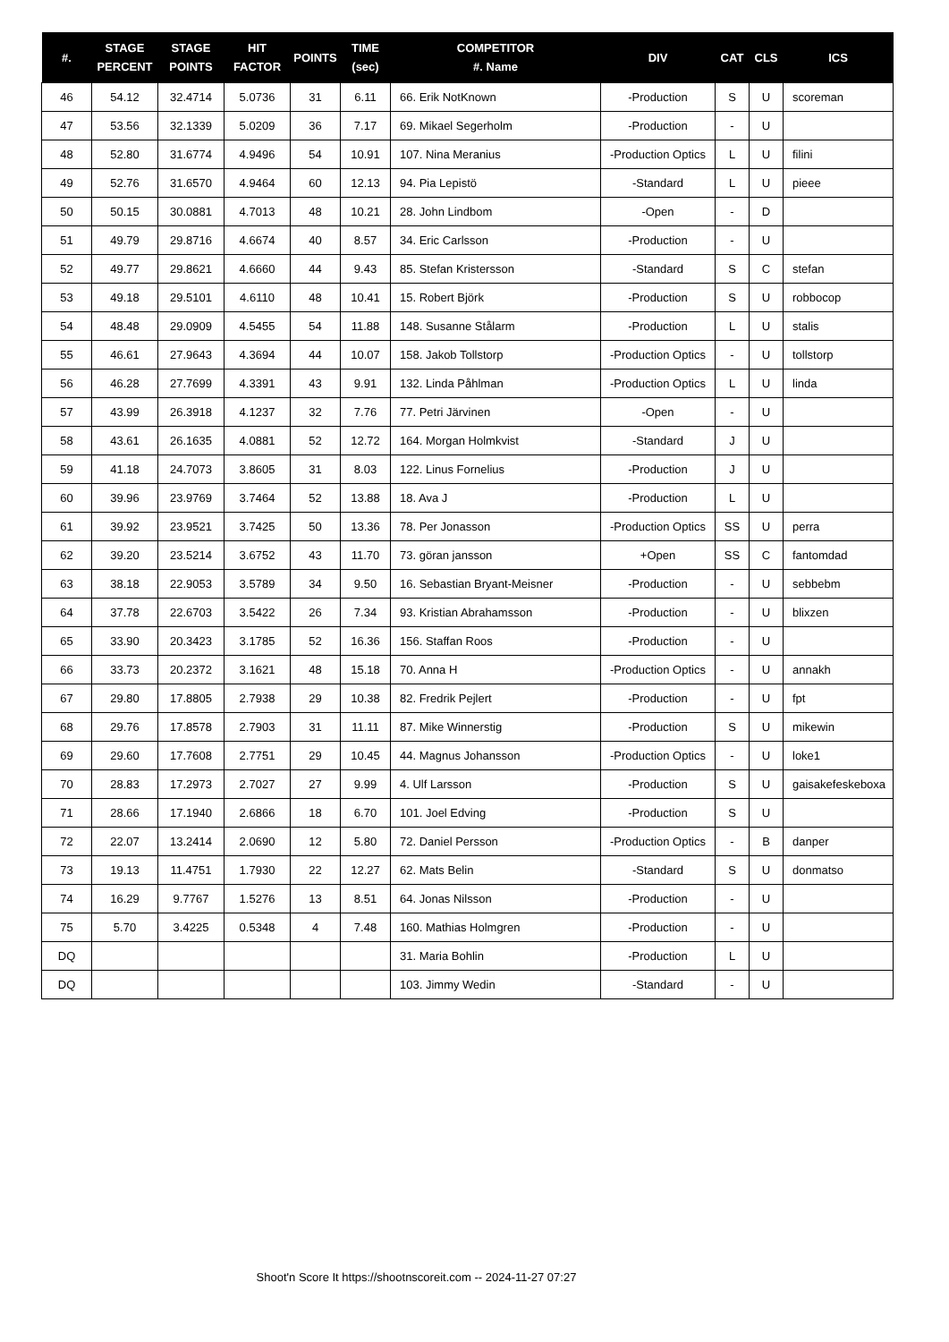| #. | STAGE PERCENT | STAGE POINTS | HIT FACTOR | POINTS | TIME (sec) | COMPETITOR #. Name | DIV | CAT | CLS | ICS |
| --- | --- | --- | --- | --- | --- | --- | --- | --- | --- | --- |
| 46 | 54.12 | 32.4714 | 5.0736 | 31 | 6.11 | 66. Erik NotKnown | -Production | S | U | scoreman |
| 47 | 53.56 | 32.1339 | 5.0209 | 36 | 7.17 | 69. Mikael Segerholm | -Production | - | U | |
| 48 | 52.80 | 31.6774 | 4.9496 | 54 | 10.91 | 107. Nina Meranius | -Production Optics | L | U | filini |
| 49 | 52.76 | 31.6570 | 4.9464 | 60 | 12.13 | 94. Pia Lepistö | -Standard | L | U | pieee |
| 50 | 50.15 | 30.0881 | 4.7013 | 48 | 10.21 | 28. John Lindbom | -Open | - | D | |
| 51 | 49.79 | 29.8716 | 4.6674 | 40 | 8.57 | 34. Eric Carlsson | -Production | - | U | |
| 52 | 49.77 | 29.8621 | 4.6660 | 44 | 9.43 | 85. Stefan Kristersson | -Standard | S | C | stefan |
| 53 | 49.18 | 29.5101 | 4.6110 | 48 | 10.41 | 15. Robert Björk | -Production | S | U | robbocop |
| 54 | 48.48 | 29.0909 | 4.5455 | 54 | 11.88 | 148. Susanne Stålarm | -Production | L | U | stalis |
| 55 | 46.61 | 27.9643 | 4.3694 | 44 | 10.07 | 158. Jakob Tollstorp | -Production Optics | - | U | tollstorp |
| 56 | 46.28 | 27.7699 | 4.3391 | 43 | 9.91 | 132. Linda Påhlman | -Production Optics | L | U | linda |
| 57 | 43.99 | 26.3918 | 4.1237 | 32 | 7.76 | 77. Petri Järvinen | -Open | - | U | |
| 58 | 43.61 | 26.1635 | 4.0881 | 52 | 12.72 | 164. Morgan Holmkvist | -Standard | J | U | |
| 59 | 41.18 | 24.7073 | 3.8605 | 31 | 8.03 | 122. Linus Fornelius | -Production | J | U | |
| 60 | 39.96 | 23.9769 | 3.7464 | 52 | 13.88 | 18. Ava J | -Production | L | U | |
| 61 | 39.92 | 23.9521 | 3.7425 | 50 | 13.36 | 78. Per Jonasson | -Production Optics | SS | U | perra |
| 62 | 39.20 | 23.5214 | 3.6752 | 43 | 11.70 | 73. göran jansson | +Open | SS | C | fantomdad |
| 63 | 38.18 | 22.9053 | 3.5789 | 34 | 9.50 | 16. Sebastian Bryant-Meisner | -Production | - | U | sebbebm |
| 64 | 37.78 | 22.6703 | 3.5422 | 26 | 7.34 | 93. Kristian Abrahamsson | -Production | - | U | blixzen |
| 65 | 33.90 | 20.3423 | 3.1785 | 52 | 16.36 | 156. Staffan Roos | -Production | - | U | |
| 66 | 33.73 | 20.2372 | 3.1621 | 48 | 15.18 | 70. Anna H | -Production Optics | - | U | annakh |
| 67 | 29.80 | 17.8805 | 2.7938 | 29 | 10.38 | 82. Fredrik Pejlert | -Production | - | U | fpt |
| 68 | 29.76 | 17.8578 | 2.7903 | 31 | 11.11 | 87. Mike Winnerstig | -Production | S | U | mikewin |
| 69 | 29.60 | 17.7608 | 2.7751 | 29 | 10.45 | 44. Magnus Johansson | -Production Optics | - | U | loke1 |
| 70 | 28.83 | 17.2973 | 2.7027 | 27 | 9.99 | 4. Ulf Larsson | -Production | S | U | gaisakefeskeboxa |
| 71 | 28.66 | 17.1940 | 2.6866 | 18 | 6.70 | 101. Joel Edving | -Production | S | U | |
| 72 | 22.07 | 13.2414 | 2.0690 | 12 | 5.80 | 72. Daniel Persson | -Production Optics | - | B | danper |
| 73 | 19.13 | 11.4751 | 1.7930 | 22 | 12.27 | 62. Mats Belin | -Standard | S | U | donmatso |
| 74 | 16.29 | 9.7767 | 1.5276 | 13 | 8.51 | 64. Jonas Nilsson | -Production | - | U | |
| 75 | 5.70 | 3.4225 | 0.5348 | 4 | 7.48 | 160. Mathias Holmgren | -Production | - | U | |
| DQ | | | | | | 31. Maria Bohlin | -Production | L | U | |
| DQ | | | | | | 103. Jimmy Wedin | -Standard | - | U | |
Shoot'n Score It https://shootnscoreit.com -- 2024-11-27 07:27